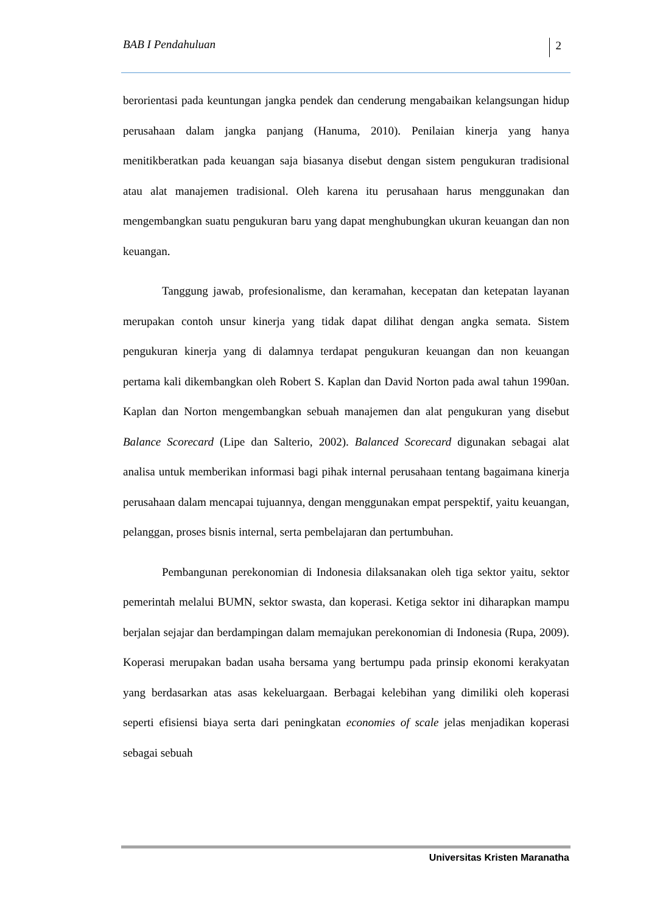BAB I Pendahuluan 2
berorientasi pada keuntungan jangka pendek dan cenderung mengabaikan kelangsungan hidup perusahaan dalam jangka panjang (Hanuma, 2010). Penilaian kinerja yang hanya menitikberatkan pada keuangan saja biasanya disebut dengan sistem pengukuran tradisional atau alat manajemen tradisional. Oleh karena itu perusahaan harus menggunakan dan mengembangkan suatu pengukuran baru yang dapat menghubungkan ukuran keuangan dan non keuangan.
Tanggung jawab, profesionalisme, dan keramahan, kecepatan dan ketepatan layanan merupakan contoh unsur kinerja yang tidak dapat dilihat dengan angka semata. Sistem pengukuran kinerja yang di dalamnya terdapat pengukuran keuangan dan non keuangan pertama kali dikembangkan oleh Robert S. Kaplan dan David Norton pada awal tahun 1990an. Kaplan dan Norton mengembangkan sebuah manajemen dan alat pengukuran yang disebut Balance Scorecard (Lipe dan Salterio, 2002). Balanced Scorecard digunakan sebagai alat analisa untuk memberikan informasi bagi pihak internal perusahaan tentang bagaimana kinerja perusahaan dalam mencapai tujuannya, dengan menggunakan empat perspektif, yaitu keuangan, pelanggan, proses bisnis internal, serta pembelajaran dan pertumbuhan.
Pembangunan perekonomian di Indonesia dilaksanakan oleh tiga sektor yaitu, sektor pemerintah melalui BUMN, sektor swasta, dan koperasi. Ketiga sektor ini diharapkan mampu berjalan sejajar dan berdampingan dalam memajukan perekonomian di Indonesia (Rupa, 2009). Koperasi merupakan badan usaha bersama yang bertumpu pada prinsip ekonomi kerakyatan yang berdasarkan atas asas kekeluargaan. Berbagai kelebihan yang dimiliki oleh koperasi seperti efisiensi biaya serta dari peningkatan economies of scale jelas menjadikan koperasi sebagai sebuah
Universitas Kristen Maranatha